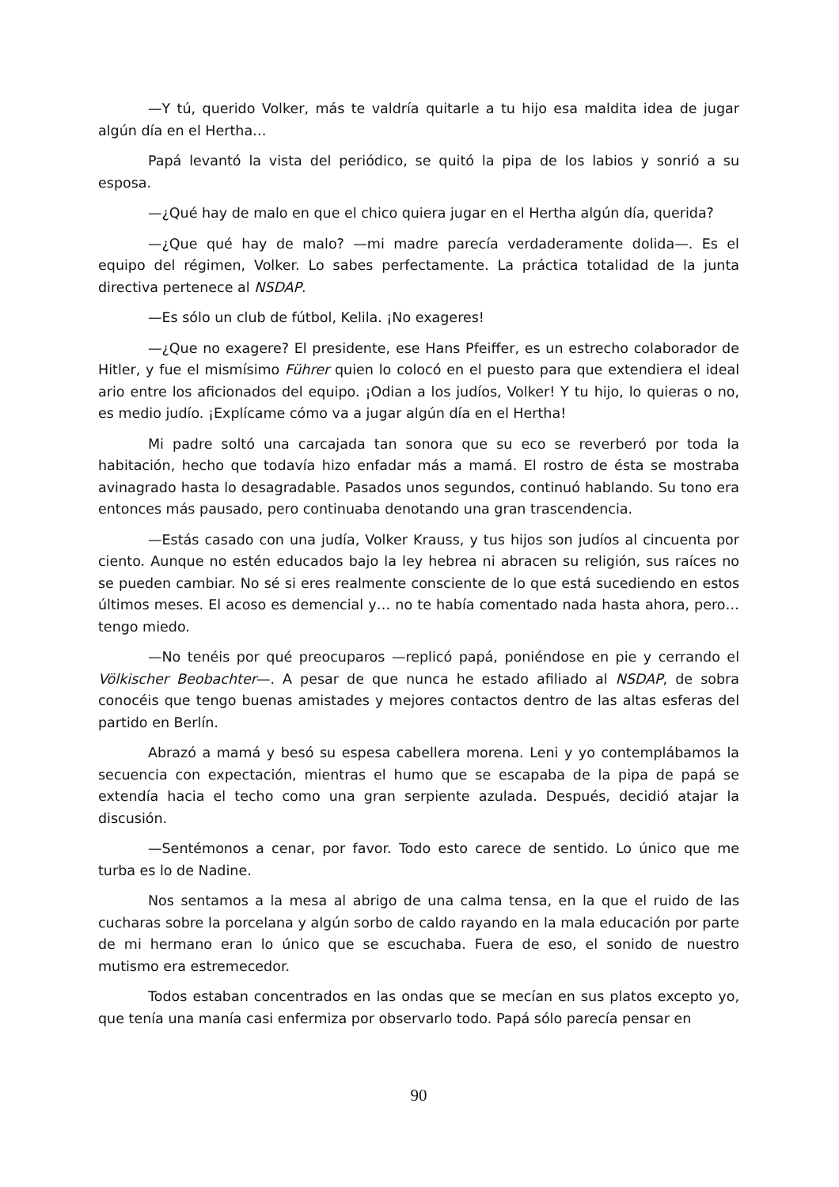—Y tú, querido Volker, más te valdría quitarle a tu hijo esa maldita idea de jugar algún día en el Hertha…
Papá levantó la vista del periódico, se quitó la pipa de los labios y sonrió a su esposa.
—¿Qué hay de malo en que el chico quiera jugar en el Hertha algún día, querida?
—¿Que qué hay de malo? —mi madre parecía verdaderamente dolida—. Es el equipo del régimen, Volker. Lo sabes perfectamente. La práctica totalidad de la junta directiva pertenece al NSDAP.
—Es sólo un club de fútbol, Kelila. ¡No exageres!
—¿Que no exagere? El presidente, ese Hans Pfeiffer, es un estrecho colaborador de Hitler, y fue el mismísimo Führer quien lo colocó en el puesto para que extendiera el ideal ario entre los aficionados del equipo. ¡Odian a los judíos, Volker! Y tu hijo, lo quieras o no, es medio judío. ¡Explícame cómo va a jugar algún día en el Hertha!
Mi padre soltó una carcajada tan sonora que su eco se reverberó por toda la habitación, hecho que todavía hizo enfadar más a mamá. El rostro de ésta se mostraba avinagrado hasta lo desagradable. Pasados unos segundos, continuó hablando. Su tono era entonces más pausado, pero continuaba denotando una gran trascendencia.
—Estás casado con una judía, Volker Krauss, y tus hijos son judíos al cincuenta por ciento. Aunque no estén educados bajo la ley hebrea ni abracen su religión, sus raíces no se pueden cambiar. No sé si eres realmente consciente de lo que está sucediendo en estos últimos meses. El acoso es demencial y… no te había comentado nada hasta ahora, pero… tengo miedo.
—No tenéis por qué preocuparos —replicó papá, poniéndose en pie y cerrando el Völkischer Beobachter—. A pesar de que nunca he estado afiliado al NSDAP, de sobra conocéis que tengo buenas amistades y mejores contactos dentro de las altas esferas del partido en Berlín.
Abrazó a mamá y besó su espesa cabellera morena. Leni y yo contemplábamos la secuencia con expectación, mientras el humo que se escapaba de la pipa de papá se extendía hacia el techo como una gran serpiente azulada. Después, decidió atajar la discusión.
—Sentémonos a cenar, por favor. Todo esto carece de sentido. Lo único que me turba es lo de Nadine.
Nos sentamos a la mesa al abrigo de una calma tensa, en la que el ruido de las cucharas sobre la porcelana y algún sorbo de caldo rayando en la mala educación por parte de mi hermano eran lo único que se escuchaba. Fuera de eso, el sonido de nuestro mutismo era estremecedor.
Todos estaban concentrados en las ondas que se mecían en sus platos excepto yo, que tenía una manía casi enfermiza por observarlo todo. Papá sólo parecía pensar en
90